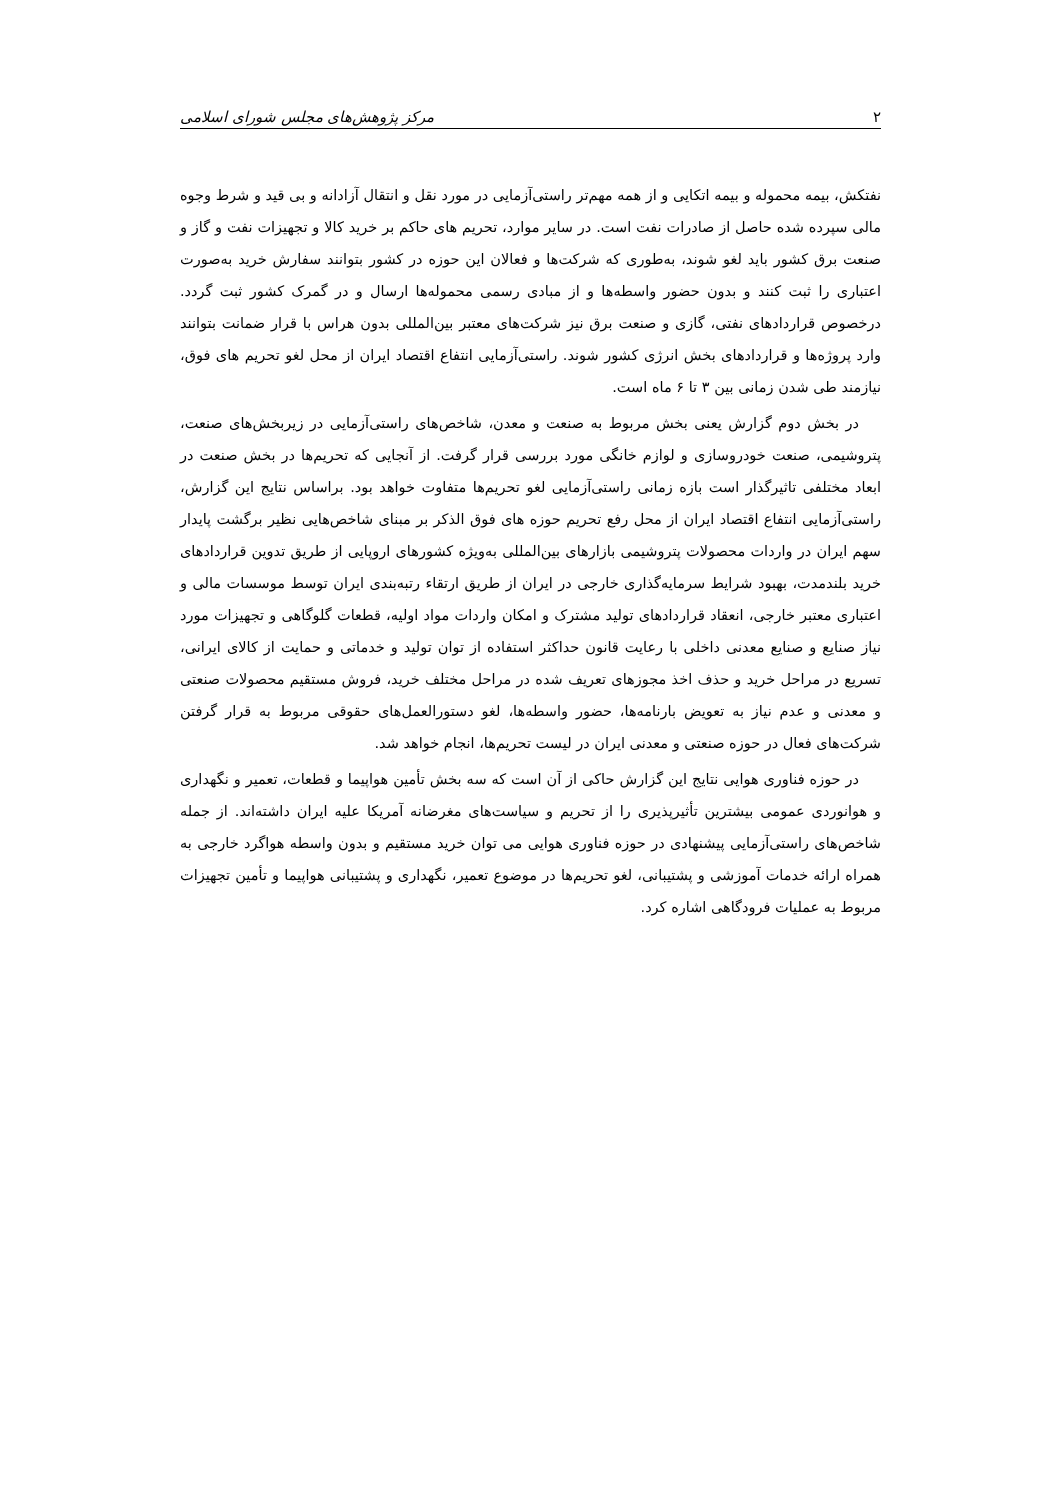۲ مرکز پژوهش‌های مجلس شورای اسلامی
نفتکش، بیمه محموله و بیمه اتکایی و از همه مهم‌تر راستی‌آزمایی در مورد نقل و انتقال آزادانه و بی قید و شرط وجوه مالی سپرده شده حاصل از صادرات نفت است. در سایر موارد، تحریم های حاکم بر خرید کالا و تجهیزات نفت و گاز و صنعت برق کشور باید لغو شوند، به‌طوری که شرکت‌ها و فعالان این حوزه در کشور بتوانند سفارش خرید به‌صورت اعتباری را ثبت کنند و بدون حضور واسطه‌ها و از مبادی رسمی محموله‌ها ارسال و در گمرک کشور ثبت گردد. درخصوص قراردادهای نفتی، گازی و صنعت برق نیز شرکت‌های معتبر بین‌المللی بدون هراس با قرار ضمانت بتوانند وارد پروژه‌ها و قراردادهای بخش انرژی کشور شوند. راستی‌آزمایی انتفاع اقتصاد ایران از محل لغو تحریم های فوق، نیازمند طی شدن زمانی بین ۳ تا ۶ ماه است.
در بخش دوم گزارش یعنی بخش مربوط به صنعت و معدن، شاخص‌های راستی‌آزمایی در زیربخش‌های صنعت، پتروشیمی، صنعت خودروسازی و لوازم خانگی مورد بررسی قرار گرفت. از آنجایی که تحریم‌ها در بخش صنعت در ابعاد مختلفی تاثیرگذار است بازه زمانی راستی‌آزمایی لغو تحریم‌ها متفاوت خواهد بود. براساس نتایج این گزارش، راستی‌آزمایی انتفاع اقتصاد ایران از محل رفع تحریم حوزه های فوق الذکر بر مبنای شاخص‌هایی نظیر برگشت پایدار سهم ایران در واردات محصولات پتروشیمی بازارهای بین‌المللی به‌ویژه کشورهای اروپایی از طریق تدوین قراردادهای خرید بلندمدت، بهبود شرایط سرمایه‌گذاری خارجی در ایران از طریق ارتقاء رتبه‌بندی ایران توسط موسسات مالی و اعتباری معتبر خارجی، انعقاد قراردادهای تولید مشترک و امکان واردات مواد اولیه، قطعات گلوگاهی و تجهیزات مورد نیاز صنایع و صنایع معدنی داخلی با رعایت قانون حداکثر استفاده از توان تولید و خدماتی و حمایت از کالای ایرانی، تسریع در مراحل خرید و حذف اخذ مجوزهای تعریف شده در مراحل مختلف خرید، فروش مستقیم محصولات صنعتی و معدنی و عدم نیاز به تعویض بارنامه‌ها، حضور واسطه‌ها، لغو دستورالعمل‌های حقوقی مربوط به قرار گرفتن شرکت‌های فعال در حوزه صنعتی و معدنی ایران در لیست تحریم‌ها، انجام خواهد شد.
در حوزه فناوری هوایی نتایج این گزارش حاکی از آن است که سه بخش تأمین هواپیما و قطعات، تعمیر و نگهداری و هوانوردی عمومی بیشترین تأثیرپذیری را از تحریم و سیاست‌های مغرضانه آمریکا علیه ایران داشته‌اند. از جمله شاخص‌های راستی‌آزمایی پیشنهادی در حوزه فناوری هوایی می توان خرید مستقیم و بدون واسطه هواگرد خارجی به همراه ارائه خدمات آموزشی و پشتیبانی، لغو تحریم‌ها در موضوع تعمیر، نگهداری و پشتیبانی هواپیما و تأمین تجهیزات مربوط به عملیات فرودگاهی اشاره کرد.